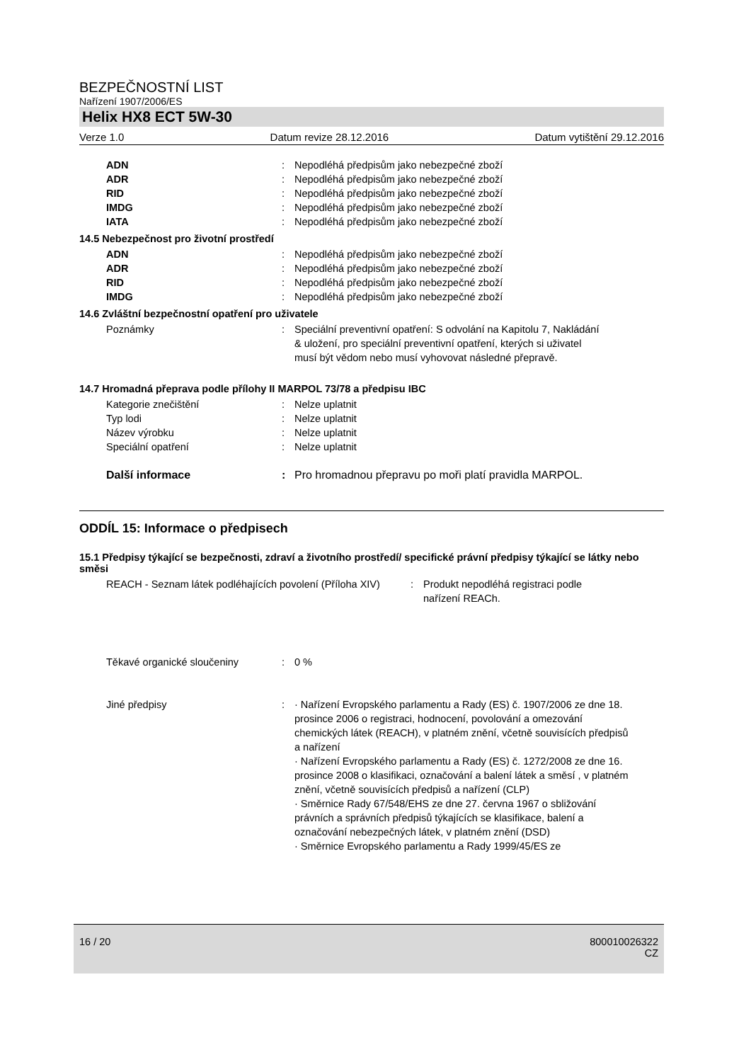BEZPEČNOSTNÍ LIST
Nařízení 1907/2006/ES
Helix HX8 ECT 5W-30
Verze 1.0 Datum revize 28.12.2016 Datum vytištění 29.12.2016
ADN: Nepodléhá předpisům jako nebezpečné zboží
ADR: Nepodléhá předpisům jako nebezpečné zboží
RID: Nepodléhá předpisům jako nebezpečné zboží
IMDG: Nepodléhá předpisům jako nebezpečné zboží
IATA: Nepodléhá předpisům jako nebezpečné zboží
14.5 Nebezpečnost pro životní prostředí
ADN: Nepodléhá předpisům jako nebezpečné zboží
ADR: Nepodléhá předpisům jako nebezpečné zboží
RID: Nepodléhá předpisům jako nebezpečné zboží
IMDG: Nepodléhá předpisům jako nebezpečné zboží
14.6 Zvláštní bezpečnostní opatření pro uživatele
Poznámky: Speciální preventivní opatření: S odvolání na Kapitolu 7, Nakládání & uložení, pro speciální preventivní opatření, kterých si uživatel musí být vědom nebo musí vyhovovat následné přepravě.
14.7 Hromadná přeprava podle přílohy II MARPOL 73/78 a předpisu IBC
Kategorie znečištění: Nelze uplatnit
Typ lodi: Nelze uplatnit
Název výrobku: Nelze uplatnit
Speciální opatření: Nelze uplatnit
Další informace: Pro hromadnou přepravu po moři platí pravidla MARPOL.
ODDÍL 15: Informace o předpisech
15.1 Předpisy týkající se bezpečnosti, zdraví a životního prostředí/ specifické právní předpisy týkající se látky nebo směsi
REACH - Seznam látek podléhajících povolení (Příloha XIV): Produkt nepodléhá registraci podle nařízení REACh.
Těkavé organické sloučeniny: 0 %
Jiné předpisy: · Nařízení Evropského parlamentu a Rady (ES) č. 1907/2006 ze dne 18. prosince 2006 o registraci, hodnocení, povolování a omezování chemických látek (REACH), v platném znění, včetně souvisících předpisů a nařízení
· Nařízení Evropského parlamentu a Rady (ES) č. 1272/2008 ze dne 16. prosince 2008 o klasifikaci, označování a balení látek a směsí , v platném znění, včetně souvisících předpisů a nařízení (CLP)
· Směrnice Rady 67/548/EHS ze dne 27. června 1967 o sbližování právních a správních předpisů týkajících se klasifikace, balení a označování nebezpečných látek, v platném znění (DSD)
· Směrnice Evropského parlamentu a Rady 1999/45/ES ze
16 / 20 800010026322
CZ